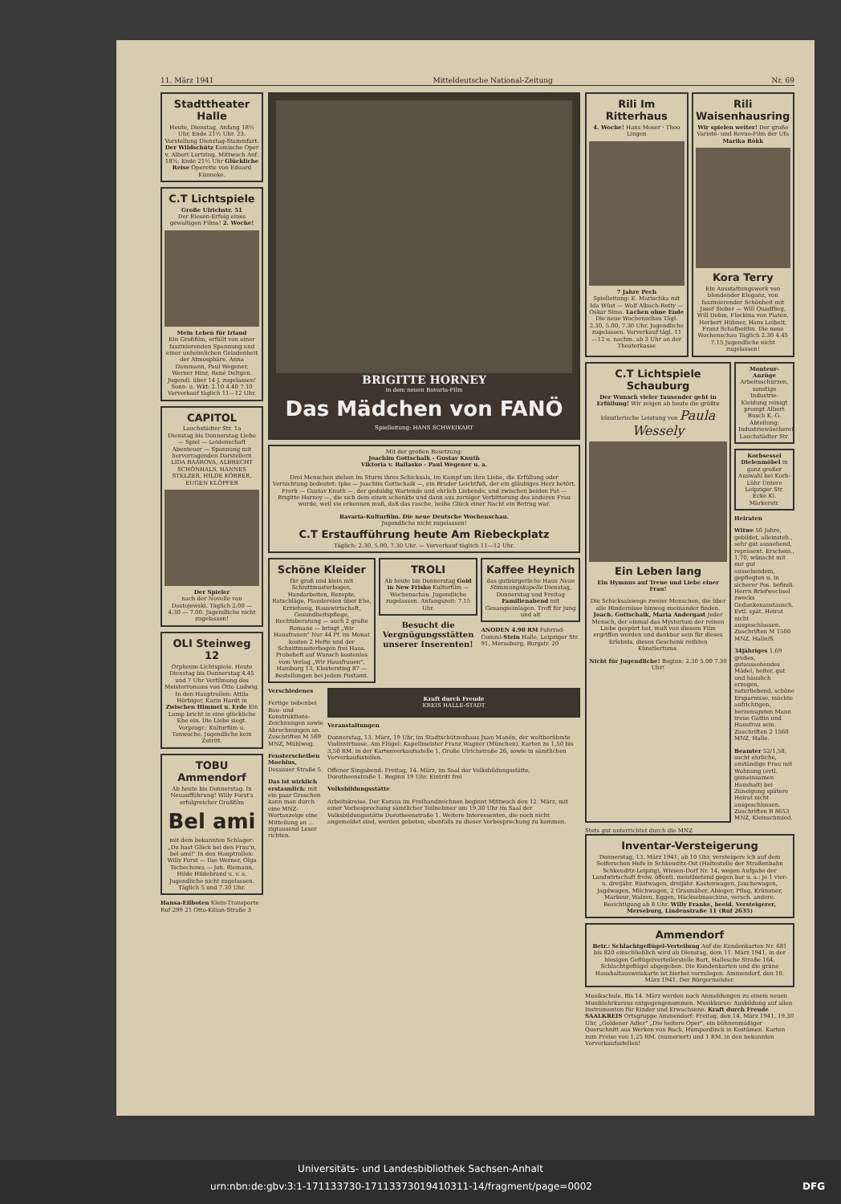11. März 1941 Mitteldeutsche National-Zeitung Nr. 69
Stadttheater Halle
Heute, Dienstag, Anfang 18½ Uhr, Ende 21½ Uhr. 23. Vorstellung Dienstag-Stammfart. Der Wildschütz Komische Oper v. Albert Lortzing. Mittwoch Anf. 18½, Ende 21½ Uhr Glückliche Reise Operette von Eduard Künneke.
C.T Lichtspiele
Große Ulrichstr. 51
Der Riesen-Erfolg eines gewaltigen Films! 2. Woche!
Mein Leben für Irland
Ein Großfilm, erfüllt von einer faszinierenden Spannung und einer unheimlichen Geladenheit der Atmosphäre. Anna Dammann, Paul Wegener, Werner Hinz, René Deltgen. Jugendl. über 14 J. zugelassen! Sonn- u. Wkt: 2.10 4.40 7.10 Vorverkauf täglich 11—12 Uhr.
CAPITOL
Lauchstädter Str. 1a
Dienstag bis Donnerstag Liebe — Spiel — Leidenschaft Abenteuer — Spannung mit hervorragenden Darstellern LIDA BAAROVA, ALBRECHT SCHÖNHALS, HANNES STELZER, HILDE KÖRBER, EUGEN KLÖPFER
Der Spieler
nach der Novelle von Dostojewski. Täglich 2.00 — 4.30 — 7.00. Jugendliche nicht zugelassen!
OLI Steinweg 12
Orpheum-Lichtspiele. Heute Dienstag bis Donnerstag 4.45 und 7 Uhr Verfilmung des Meisterromans von Otto Ludwig. In den Hauptrollen: Attila Hörbiger, Karin Hardt in Zwischen Himmel u. Erde Ein Lump bricht in eine glückliche Ehe ein. Die Liebe siegt. Vorprogr.: Kulturfilm u. Tonwoche. Jugendliche kein Zutritt.
TOBU Ammendorf
Ab heute bis Donnerstag. In Neuaufführung! Willy Forst's erfolgreicher Großfilm
Bel ami
mit dem bekannten Schlager: „Du hast Glück bei den Frau'n, bel ami!" In den Hauptrollen: Willy Forst — Ilse Werner, Olga Tschechowa — Joh. Riemann, Hilde Hildebrand u. v. a. Jugendliche nicht zugelassen. Täglich 5 und 7.30 Uhr.
Hansa-Eilboten Klein-Transporte Ruf 299 21 Otto-Kilian-Straße 3
BRIGITTE HORNEY
in dem neuen Bavaria-Film
Das Mädchen von FANÖ
Spielleitung: HANS SCHWEIKART
Mit der großen Besetzung:
Joachim Gottschalk - Gustav Knuth
Viktoria v. Ballasko - Paul Wegener u. a.
Drei Menschen stehen im Sturm ihres Schicksals, im Kampf um ihre Liebe, die Erfüllung oder Vernichtung bedeutet: Ipke — Joachim Gottschalk —, ein Bruder Leichtfuß, der ein gläubiges Herz betört, Frerk — Gustav Knuth —, der geduldig Wartende und ehrlich Liebende, und zwischen beiden Pat — Brigitte Horney —, die sich dem einen schenkte und dann aus zorniger Verbitterung des anderen Frau wurde, weil sie erkennen muß, daß das rasche, heiße Glück einer Nacht ein Betrug war.
Bavaria-Kulturfilm. Die neue Deutsche Wochenschau.
Jugendliche nicht zugelassen!
C.T Erstaufführung heute Am Riebeckplatz
Täglich: 2.30, 5.00, 7.30 Uhr. — Vorverkauf täglich 11—12 Uhr.
Schöne Kleider
für groß und klein mit Schnittmusterbogen, Handarbeiten, Rezepte, Ratschläge, Plaudereien über Ehe, Erziehung, Hauswirtschaft, Gesundheitspflege, Rechtsberatung — auch 2 große Romane — bringt „Wir Hausfrauen" Nur 44 Pf. im Monat kosten 2 Hefte und der Schnittmusterbogen frei Haus. Probeheft auf Wunsch kostenlos vom Verlag „Wir Hausfrauen", Hamburg 13, Klosterstieg 87 — Bestellungen bei jedem Postamt.
TROLI
Ab heute bis Donnerstag Gold in New Frisko Kulturfilm — Wochenschau. Jugendliche zugelassen. Anfangszeit: 7.15 Uhr.
Besucht die Vergnügungsstätten unserer Inserenten!
Kaffee Heynich
das gutbürgerliche Haus Neue Stimmungskapelle Dienstag, Donnerstag und Freitag Familienabend mit Gesangseinlagen. Treff für jung und alt
ANODEN 4.90 RM Fahrrad-Gummi-Stein Halle, Leipziger Str. 91, Merseburg, Burgstr. 20
Verschiedenes
Fertige nebenbei Bau- und Konstruktions-Zeichnungen sowie Abrechnungen an. Zuschriften M 569 MNZ, Mühlweg.
Fensterscheiben Moebius, Dessauer Straße 5.
Das ist wirklich erstaunlich: mit ein paar Groschen kann man durch eine MNZ-Wortanzeige eine Mitteilung an ... zigtausend Leser richten.
Kraft durch Freude
KREIS HALLE-STADT
Veranstaltungen
Donnerstag, 13. März, 19 Uhr, im Stadtschützenhaus Juan Manén, der weltberühmte Violinvirtuose. Am Flügel: Kapellmeister Franz Wagner (München). Karten zu 1,50 bis 3,50 RM. in der Kartenverkaufsstelle 1, Große Ulrichstraße 26, sowie in sämtlichen Vorverkaufsstellen.
Offener Singabend: Freitag, 14. März, im Saal der Volksbildungsstätte, Dorotheenstraße 1. Beginn 19 Uhr. Eintritt frei
Volksbildungsstätte
Arbeitskreise. Der Kursus im Freihandzeichnen beginnt Mittwoch den 12. März, mit einer Vorbesprechung sämtlicher Teilnehmer um 19.30 Uhr im Saal der Volksbildungsstätte Dorotheenstraße 1. Weitere Interessenten, die noch nicht angemeldet sind, werden gebeten, ebenfalls zu dieser Vorbesprechung zu kommen.
Rili Im Ritterhaus
4. Woche! Hans Moser · Theo Lingen
7 Jahre Pech
Spielleitung: E. Marischka mit Ida Wüst — Wolf Albach-Retty — Oskar Sima. Lachen ohne Ende Die neue Wochenschau Tägl. 2.30, 5.00, 7.30 Uhr. Jugendliche zugelassen. Vorverkauf tägl. 11—12 u. nachm. ab 3 Uhr an der Theaterkasse
Rili Waisenhausring
Wir spielen weiter! Der große Varieté- und Revue-Film der Ufa Marika Rökk
Kora Terry
Ein Ausstattungswerk von blendender Eleganz, von faszinierender Schönheit mit Josef Sieber — Will Quadflieg, Will Dohm, Flockina von Platen, Herbert Hübner, Hans Leibelt, Franz Schafheitlin. Die neue Wochenschau Täglich 2.30 4.45 7.15 Jugendliche nicht zugelassen!
C.T Lichtspiele Schauburg
Der Wunsch vieler Tausender geht in Erfüllung! Wir zeigen ab heute die größte künstlerische Leistung von Paula Wessely
Ein Leben lang
Ein Hymnus auf Treue und Liebe einer Frau!
Die Schicksalswege zweier Menschen, die über alle Hindernisse hinweg zueinander finden. Joach. Gottschalk, Maria Andergast Jeder Mensch, der einmal das Mysterium der reinen Liebe gespürt hat, muß von diesem Film ergriffen werden und dankbar sein für dieses Erlebnis, dieses Geschenk reifsten Künstlertums.
Nicht für Jugendliche! Beginn: 2.30 5.00 7.30 Uhr!
Monteur-Anzüge Arbeitsschürzen, sonstige Industrie-Kleidung reinigt prompt Albert Busch K.-G. Abteilung: Industriewäscherei Lauchstädter Str.
Korbsessel Dielenmöbel in ganz großer Auswahl bei Korb-Lühr Untere Leipziger Str. Ecke Kl. Märkerstr.
Heiraten
Witwe 56 Jahre, gebildet, alleinsteh., sehr gut aussehend, repräsent. Erschein., 1,70, wünscht mit nur gut aussehendem, gepflegten u. in sicherer Pos. befindl. Herrn Briefwechsel zwecks Gedankenaustausch. Evtl. spät. Heirat nicht ausgeschlossen. Zuschriften M 1500 MNZ, Halle/S.
34jähriges 1,69 großes, gutaussehendes Mädel, heiter, gut und häuslich erzogen, naturliebend, schöne Ersparnisse, möchte aufrichtigen, herzensguten Mann treue Gattin und Hausfrau sein. Zuschriften 2 1560 MNZ, Halle.
Beamter 52/1,58, sucht ehrliche, anständige Frau mit Wohnung (evtl. gemeinsamen Haushalt) bei Zuneigung spätere Heirat nicht ausgeschlossen. Zuschriften B 8653 MNZ, Kleinschmied.
Stets gut unterrichtet durch die MNZ
Inventar-Versteigerung
Donnerstag, 13. März 1941, ab 10 Uhr, versteigere ich auf dem Seiferschen Hofe in Schkeuditz-Ost (Haltestelle der Straßenbahn Schkeuditz-Leipzig), Wiesen-Dorf Nr. 14, wegen Aufgabe der Landwirtschaft freiw. öffentl. meistbietend gegen bar u. a.: je 1 vier- u. dreijähr. Rüstwagen, dreijähr. Kastenwagen, Jauchewagen, Jagdwagen, Milchwagen, 2 Grasmäher, Ableger, Pflug, Krümmer, Markeur, Walzen, Eggen, Häckselmaschine, versch. andere. Besichtigung ab 8 Uhr. Willy Franke, beeid. Versteigerer, Merseburg, Lindenstraße 11 (Ruf 2635)
Ammendorf
Betr.: Schlachtgeflügel-Verteilung Auf die Kundenkarten Nr. 681 bis 820 einschließlich wird ab Dienstag, dem 11. März 1941, in der hiesigen Geflügelverteilerstelle Bart, Hallesche Straße 164, Schlachtgeflügel abgegeben. Die Kundenkarten und die grüne Haushaltausweiskarte ist hierbei vorzulegen. Ammendorf, den 10. März 1941. Der Bürgermeister.
Musikschule. Bis 14. März werden noch Anmeldungen zu einem neuen Musiklehrkursus entgegengenommen. Musikkurse: Ausbildung auf allen Instrumenten für Kinder und Erwachsene. Kraft durch Freude SAALKREIS Ortsgruppe Ammendorf: Freitag, den 14. März 1941, 19.30 Uhr, „Goldener Adler" „Die heitere Oper", ein bühnenmäßiger Querschnitt aus Werken von Bach, Humperdinck in Kostümen. Karten zum Preise von 1,25 RM. (numeriert) und 1 RM. in den bekannten Vorverkaufsstellen!
Universitäts- und Landesbibliothek Sachsen-Anhalt
urn:nbn:de:gbv:3:1-171133730-17113373019410311-14/fragment/page=0002 DFG